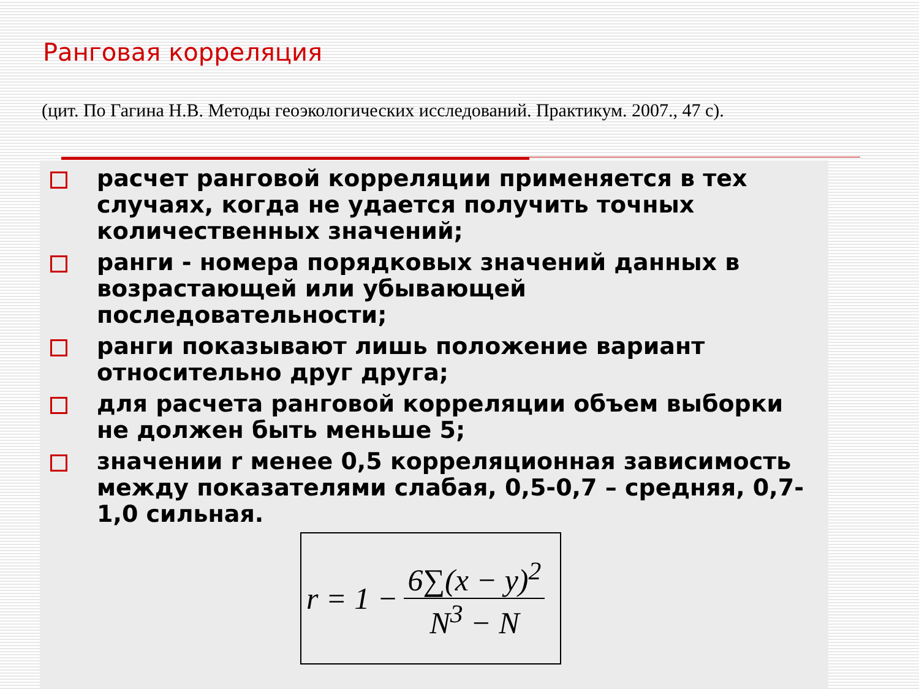Ранговая корреляция
(цит. По Гагина Н.В. Методы геоэкологических исследований. Практикум. 2007., 47 с).
расчет ранговой корреляции применяется в тех случаях, когда не удается получить точных количественных значений;
ранги - номера порядковых значений данных в возрастающей или убывающей последовательности;
ранги показывают лишь положение вариант относительно друг друга;
для расчета ранговой корреляции объем выборки не должен быть меньше 5;
значении r менее 0,5 корреляционная зависимость между показателями слабая, 0,5-0,7 – средняя, 0,7-1,0 сильная.
r = 1 −
6∑(x − y)<sup>2</sup>
N<sup>3</sup> − N